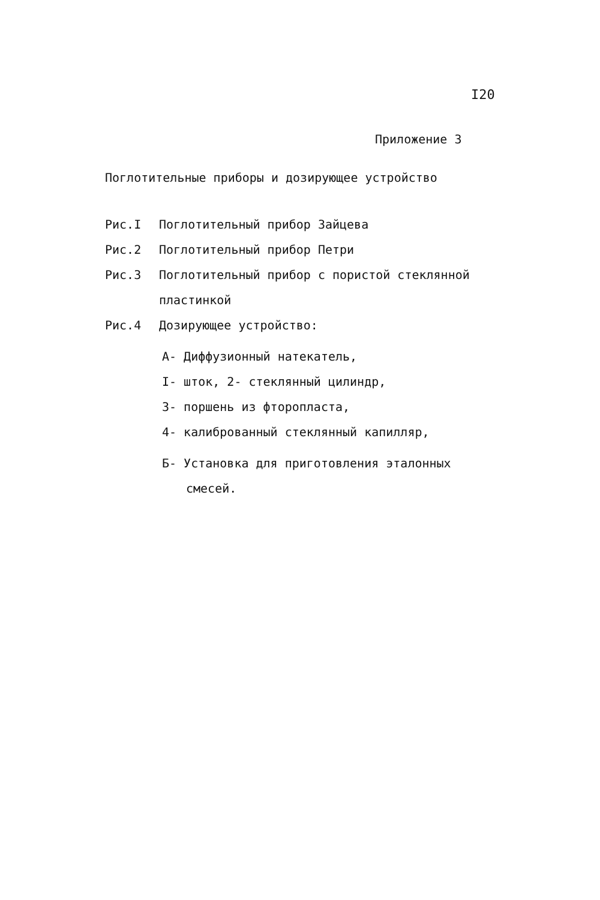I20
Приложение 3
Поглотительные приборы и дозирующее устройство
Рис.I Поглотительный прибор Зайцева
Рис.2 Поглотительный прибор Петри
Рис.3 Поглотительный прибор с пористой стеклянной
пластинкой
Рис.4 Дозирующее устройство:
А- Диффузионный натекатель,
I- шток, 2- стеклянный цилиндр,
3- поршень из фторопласта,
4- калиброванный стеклянный капилляр,
Б- Установка для приготовления эталонных
смесей.